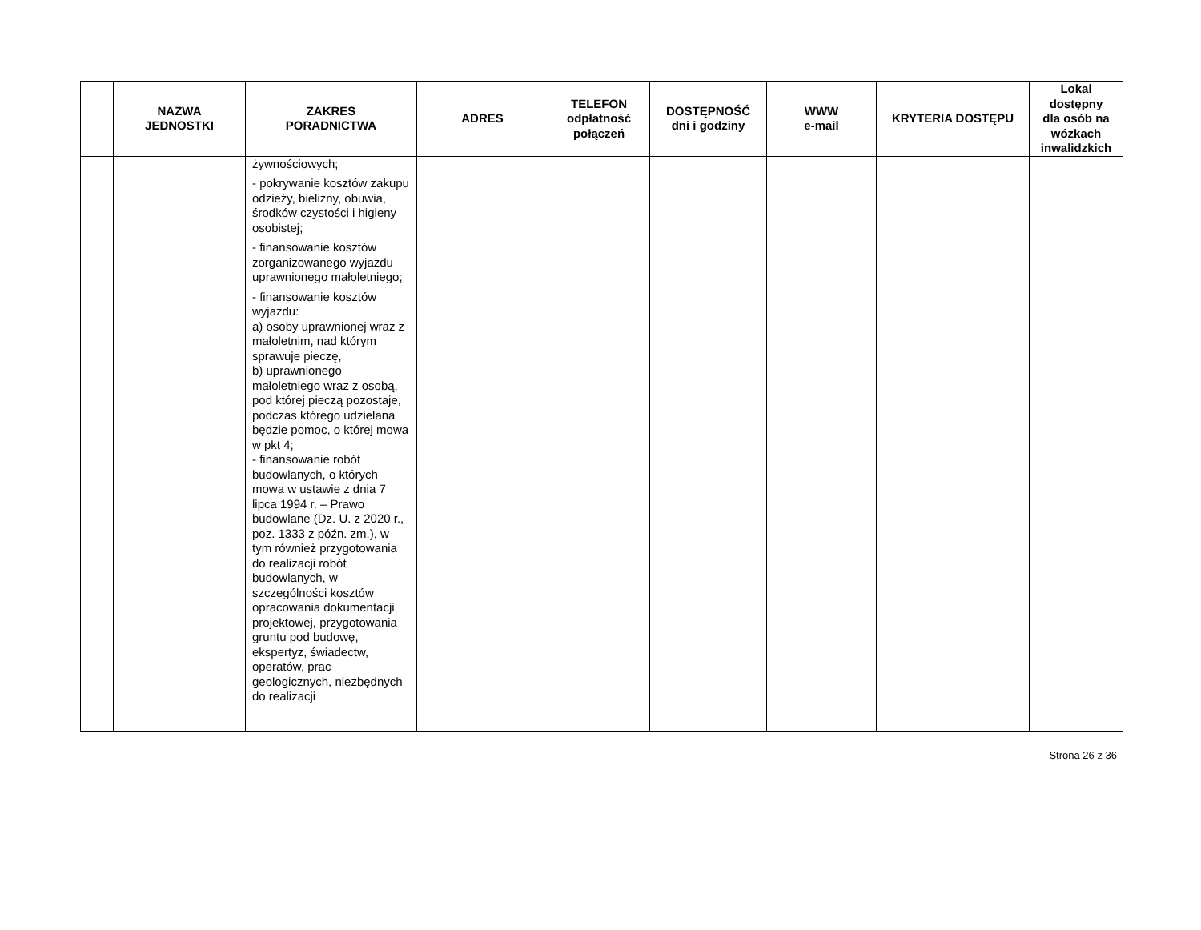| | NAZWA JEDNOSTKI | ZAKRES PORADNICTWA | ADRES | TELEFON odpłatność połączeń | DOSTĘPNOŚĆ dni i godziny | WWW e-mail | KRYTERIA DOSTĘPU | Lokal dostępny dla osób na wózkach inwalidzkich |
| --- | --- | --- | --- | --- | --- | --- | --- | --- |
| | | żywnościowych; - pokrywanie kosztów zakupu odzieży, bielizny, obuwia, środków czystości i higieny osobistej; - finansowanie kosztów zorganizowanego wyjazdu uprawnionego małoletniego; - finansowanie kosztów wyjazdu: a) osoby uprawnionej wraz z małoletnim, nad którym sprawuje pieczę, b) uprawnionego małoletniego wraz z osobą, pod której pieczą pozostaje, podczas którego udzielana będzie pomoc, o której mowa w pkt 4; - finansowanie robót budowlanych, o których mowa w ustawie z dnia 7 lipca 1994 r. – Prawo budowlane (Dz. U. z 2020 r., poz. 1333 z późn. zm.), w tym również przygotowania do realizacji robót budowlanych, w szczególności kosztów opracowania dokumentacji projektowej, przygotowania gruntu pod budowę, ekspertyz, świadectw, operatów, prac geologicznych, niezbędnych do realizacji | | | | | | |
Strona 26 z 36